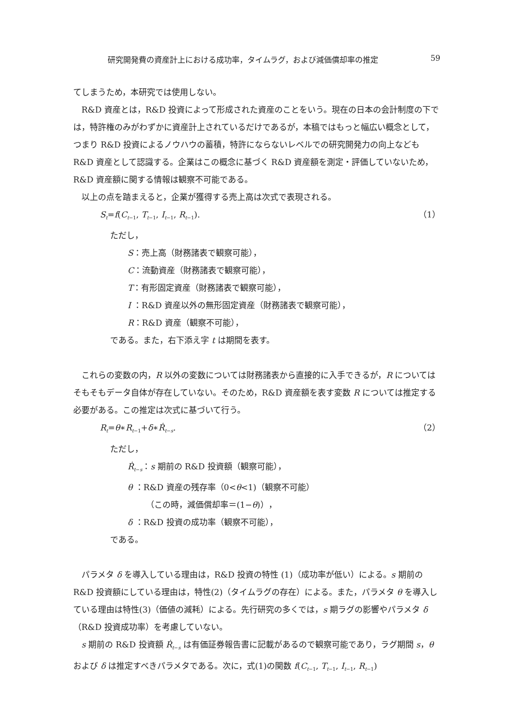研究開発費の資産計上における成功率，タイムラグ，および減価償却率の推定 59
てしまうため，本研究では使用しない。
R&D 資産とは，R&D 投資によって形成された資産のことをいう。現在の日本の会計制度の下では，特許権のみがわずかに資産計上されているだけであるが，本稿ではもっと幅広い概念として，つまり R&D 投資によるノウハウの蓄積，特許にならないレベルでの研究開発力の向上なども R&D 資産として認識する。企業はこの概念に基づく R&D 資産額を測定・評価していないため，R&D 資産額に関する情報は観察不可能である。
以上の点を踏まえると，企業が獲得する売上高は次式で表現される。
S<sub>t</sub>=f(C<sub>t</sub><sub>−1</sub>, T<sub>t</sub><sub>−1</sub>, I<sub>t</sub><sub>−1</sub>, R<sub>t</sub><sub>−1</sub>). （1）
ただし，
S：売上高（財務諸表で観察可能），
C：流動資産（財務諸表で観察可能），
T：有形固定資産（財務諸表で観察可能），
I ：R&D 資産以外の無形固定資産（財務諸表で観察可能），
R：R&D 資産（観察不可能），
である。また，右下添え字 t は期間を表す。
これらの変数の内，R 以外の変数については財務諸表から直接的に入手できるが，R についてはそもそもデータ自体が存在していない。そのため，R&D 資産額を表す変数 R については推定する必要がある。この推定は次式に基づいて行う。
R<sub>t</sub>=θ∗R<sub>t</sub><sub>−1</sub>+δ∗Ṙ<sub>t</sub><sub>−s</sub>. （2）
ただし，
Ṙ<sub>t</sub><sub>−s</sub>：s 期前の R&D 投資額（観察可能），
θ ：R&D 資産の残存率（0<θ<1)（観察不可能）
（この時，減価償却率＝(1−θ)），
δ ：R&D 投資の成功率（観察不可能），
である。
パラメタ δ を導入している理由は，R&D 投資の特性 (1)（成功率が低い）による。s 期前の R&D 投資額にしている理由は，特性(2)（タイムラグの存在）による。また，パラメタ θ を導入している理由は特性(3)（価値の減耗）による。先行研究の多くでは，s 期ラグの影響やパラメタ δ（R&D 投資成功率）を考慮していない。
s 期前の R&D 投資額 Ṙ<sub>t</sub><sub>−s</sub> は有価証券報告書に記載があるので観察可能であり，ラグ期間 s，θ および δ は推定すべきパラメタである。次に，式(1)の関数 f(C<sub>t</sub><sub>−1</sub>, T<sub>t</sub><sub>−1</sub>, I<sub>t</sub><sub>−1</sub>, R<sub>t</sub><sub>−1</sub>)